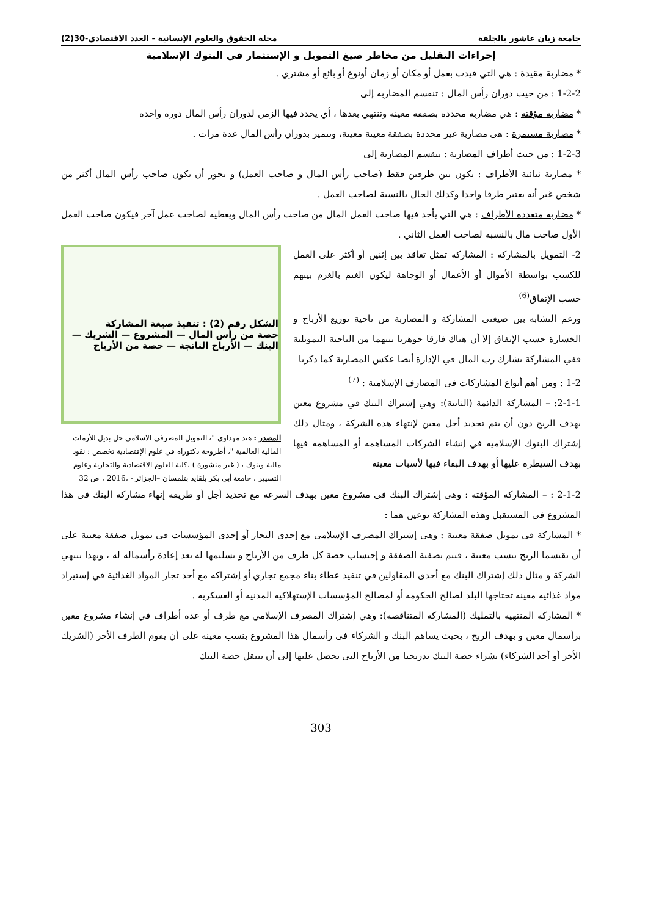جامعة زيان عاشور بالجلفة مجلة الحقوق والعلوم الإنسانية - العدد الاقتصادي-30(2)
إجراءات التقليل من مخاطر صيغ التمويل و الإستثمار في البنوك الإسلامية
* مضاربة مقيدة : هي التي قيدت بعمل أو مكان أو زمان أونوع أو بائع أو مشتري .
1-2-2 : من حيث دوران رأس المال : تنقسم المضاربة إلى
* مضاربة مؤقتة : هي مضاربة محددة بصفقة معينة وتنتهي بعدها ، أي يحدد فيها الزمن لدوران رأس المال دورة واحدة
* مضاربة مستمرة : هي مضاربة غير محددة بصفقة معينة معينة، وتتميز بدوران رأس المال عدة مرات .
1-2-3 : من حيث أطراف المضاربة : تنقسم المضاربة إلى
* مضاربة ثنائية الأطراف : تكون بين طرفين فقط (صاحب رأس المال و صاحب العمل) و يجوز أن يكون صاحب رأس المال أكثر من شخص غير أنه يعتبر طرفا واحدا وكذلك الحال بالنسبة لصاحب العمل .
* مضاربة متعددة الأطراف : هي التي يأخد فيها صاحب العمل المال من صاحب رأس المال ويعطيه لصاحب عمل آخر فيكون صاحب العمل الأول صاحب مال بالنسبة لصاحب العمل الثاني .
2- التمويل بالمشاركة : المشاركة تمثل تعاقد بين إثنين أو أكثر على العمل للكسب بواسطة الأموال أو الأعمال أو الوجاهة ليكون الغنم بالغرم بينهم حسب الإتفاق<sup>(6)</sup>
ورغم التشابه بين صيغتي المشاركة و المضاربة من ناحية توزيع الأرباح و الخسارة حسب الإتفاق إلا أن هناك فارقا جوهريا بينهما من الناحية التمويلية ففي المشاركة يشارك رب المال في الإدارة أيضا عكس المضاربة كما ذكرنا
1-2 : ومن أهم أنواع المشاركات في المصارف الإسلامية : <sup>(7)</sup>
2-1-1: – المشاركة الدائمة (الثابتة): وهي إشتراك البنك في مشروع معين بهدف الربح دون أن يتم تحديد أجل معين لإنتهاء هذه الشركة ، ومثال ذلك إشتراك البنوك الإسلامية في إنشاء الشركات المساهمة أو المساهمة فيها بهدف السيطرة عليها أو بهدف البقاء فيها لأسباب معينة
الشكل رقم (2) : تنفيذ صيغة المشاركة
حصة من رأس المال — المشروع — الشريك — البنك — الأرباح الناتجة — حصة من الأرباح
المصدر : هند مهداوي "، التمويل المصرفي الاسلامي حل بديل للأزمات المالية العالمية "، أطروحة دكتوراه في علوم الإقتصادية تخصص : نقود مالية وبنوك ، ( غير منشورة ) ،كلية العلوم الاقتصادية والتجارية وعلوم التسيير ، جامعة أبي بكر بلقايد بتلمسان –الجزائر - ،2016 ، ص 32
2-1-2 : – المشاركة المؤقتة : وهي إشتراك البنك في مشروع معين بهدف السرعة مع تحديد أجل أو طريقة إنهاء مشاركة البنك في هذا المشروع في المستقبل وهذه المشاركة نوعين هما :
* المشاركة في تمويل صفقة معينة : وهي إشتراك المصرف الإسلامي مع إحدى التجار أو إحدى المؤسسات في تمويل صفقة معينة على أن يقتسما الربح بنسب معينة ، فيتم تصفية الصفقة و إحتساب حصة كل طرف من الأرباح و تسليمها له بعد إعادة رأسماله له ، وبهذا تنتهي الشركة و مثال ذلك إشتراك البنك مع أحدى المقاولين في تنفيد عطاء بناء مجمع تجاري أو إشتراكه مع أحد تجار المواد الغذائية في إستيراد مواد غذائية معينة تحتاجها البلد لصالح الحكومة أو لمصالح المؤسسات الإستهلاكية المدنية أو العسكرية .
* المشاركة المنتهية بالتمليك (المشاركة المتناقصة): وهي إشتراك المصرف الإسلامي مع طرف أو عدة أطراف في إنشاء مشروع معين برأسمال معين و بهدف الربح ، بحيث يساهم البنك و الشركاء في رأسمال هذا المشروع بنسب معينة على أن يقوم الطرف الأخر (الشريك الأخر أو أحد الشركاء) بشراء حصة البنك تدريجيا من الأرباح التي يحصل عليها إلى أن تنتقل حصة البنك
303